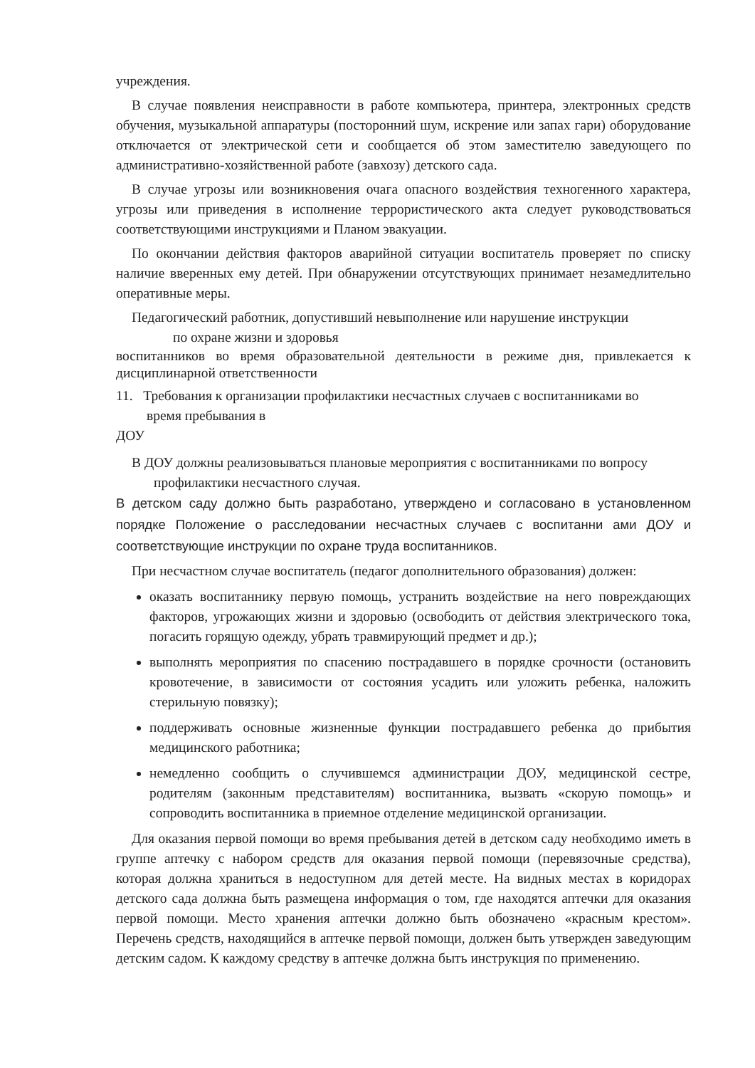учреждения.
В случае появления неисправности в работе компьютера, принтера, электронных средств обучения, музыкальной аппаратуры (посторонний шум, искрение или запах гари) оборудование отключается от электрической сети и сообщается об этом заместителю заведующего по административно-хозяйственной работе (завхозу) детского сада.
В случае угрозы или возникновения очага опасного воздействия техногенного характера, угрозы или приведения в исполнение террористического акта следует руководствоваться соответствующими инструкциями и Планом эвакуации.
По окончании действия факторов аварийной ситуации воспитатель проверяет по списку наличие вверенных ему детей. При обнаружении отсутствующих принимает незамедлительно оперативные меры.
Педагогический работник, допустивший невыполнение или нарушение инструкции
по охране жизни и здоровья
воспитанников во время образовательной деятельности в режиме дня, привлекается к дисциплинарной ответственности
11. Требования к организации профилактики несчастных случаев с воспитанниками во
время пребывания в
ДОУ
В ДОУ должны реализовываться плановые мероприятия с воспитанниками по вопросу
профилактики несчастного случая.
В детском саду должно быть разработано, утверждено и согласовано в установленном порядке Положение о расследовании несчастных случаев с воспитанни ами ДОУ и соответствующие инструкции по охране труда воспитанников.
При несчастном случае воспитатель (педагог дополнительного образования) должен:
оказать воспитаннику первую помощь, устранить воздействие на него повреждающих факторов, угрожающих жизни и здоровью (освободить от действия электрического тока, погасить горящую одежду, убрать травмирующий предмет и др.);
выполнять мероприятия по спасению пострадавшего в порядке срочности (остановить кровотечение, в зависимости от состояния усадить или уложить ребенка, наложить стерильную повязку);
поддерживать основные жизненные функции пострадавшего ребенка до прибытия медицинского работника;
немедленно сообщить о случившемся администрации ДОУ, медицинской сестре, родителям (законным представителям) воспитанника, вызвать «скорую помощь» и сопроводить воспитанника в приемное отделение медицинской организации.
Для оказания первой помощи во время пребывания детей в детском саду необходимо иметь в группе аптечку с набором средств для оказания первой помощи (перевязочные средства), которая должна храниться в недоступном для детей месте. На видных местах в коридорах детского сада должна быть размещена информация о том, где находятся аптечки для оказания первой помощи. Место хранения аптечки должно быть обозначено «красным крестом». Перечень средств, находящийся в аптечке первой помощи, должен быть утвержден заведующим детским садом. К каждому средству в аптечке должна быть инструкция по применению.